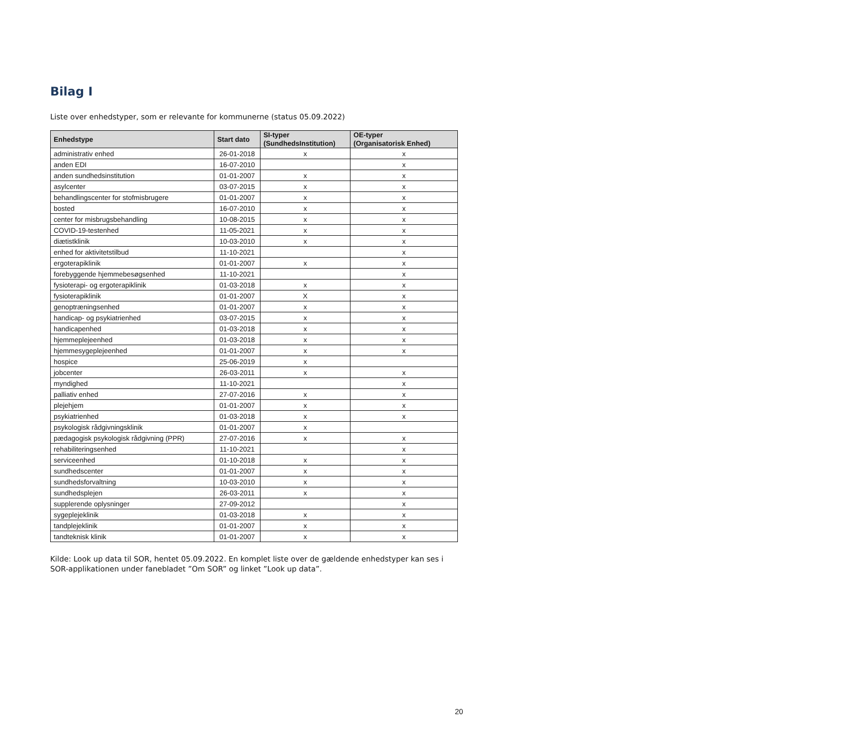Bilag I
Liste over enhedstyper, som er relevante for kommunerne (status 05.09.2022)
| Enhedstype | Start dato | SI-typer (SundhedsInstitution) | OE-typer (Organisatorisk Enhed) |
| --- | --- | --- | --- |
| administrativ enhed | 26-01-2018 | x | x |
| anden EDI | 16-07-2010 | | x |
| anden sundhedsinstitution | 01-01-2007 | x | x |
| asylcenter | 03-07-2015 | x | x |
| behandlingscenter for stofmisbrugere | 01-01-2007 | x | x |
| bosted | 16-07-2010 | x | x |
| center for misbrugsbehandling | 10-08-2015 | x | x |
| COVID-19-testenhed | 11-05-2021 | x | x |
| diætistklinik | 10-03-2010 | x | x |
| enhed for aktivitetstilbud | 11-10-2021 | | x |
| ergoterapiklinik | 01-01-2007 | x | x |
| forebyggende hjemmebesøgsenhed | 11-10-2021 | | x |
| fysioterapi- og ergoterapiklinik | 01-03-2018 | x | x |
| fysioterapiklinik | 01-01-2007 | X | x |
| genoptræningsenhed | 01-01-2007 | x | x |
| handicap- og psykiatrienhed | 03-07-2015 | x | x |
| handicapenhed | 01-03-2018 | x | x |
| hjemmeplejeenhed | 01-03-2018 | x | x |
| hjemmesygeplejeenhed | 01-01-2007 | x | x |
| hospice | 25-06-2019 | x | |
| jobcenter | 26-03-2011 | x | x |
| myndighed | 11-10-2021 | | x |
| palliativ enhed | 27-07-2016 | x | x |
| plejehjem | 01-01-2007 | x | x |
| psykiatrienhed | 01-03-2018 | x | x |
| psykologisk rådgivningsklinik | 01-01-2007 | x | |
| pædagogisk psykologisk rådgivning (PPR) | 27-07-2016 | x | x |
| rehabiliteringsenhed | 11-10-2021 | | x |
| serviceenhed | 01-10-2018 | x | x |
| sundhedscenter | 01-01-2007 | x | x |
| sundhedsforvaltning | 10-03-2010 | x | x |
| sundhedsplejen | 26-03-2011 | x | x |
| supplerende oplysninger | 27-09-2012 | | x |
| sygeplejeklinik | 01-03-2018 | x | x |
| tandplejeklinik | 01-01-2007 | x | x |
| tandteknisk klinik | 01-01-2007 | x | x |
Kilde: Look up data til SOR, hentet 05.09.2022. En komplet liste over de gældende enhedstyper kan ses i SOR-applikationen under fanebladet ”Om SOR” og linket ”Look up data”.
20